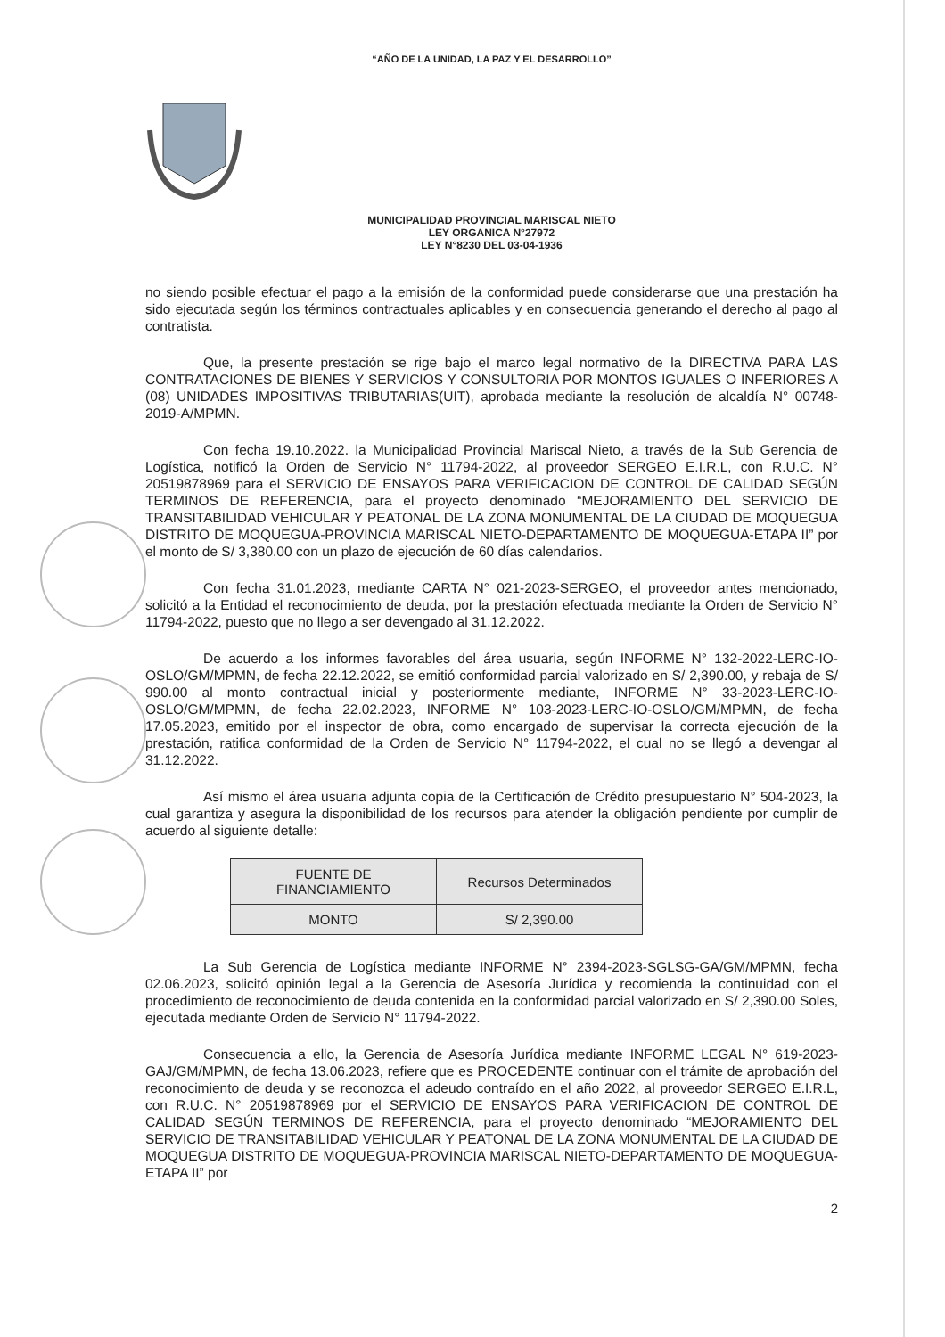“AÑO DE LA UNIDAD, LA PAZ Y EL DESARROLLO”
MUNICIPALIDAD PROVINCIAL MARISCAL NIETO
LEY ORGANICA N°27972
LEY N°8230 DEL 03-04-1936
no siendo posible efectuar el pago a la emisión de la conformidad puede considerarse que una prestación ha sido ejecutada según los términos contractuales aplicables y en consecuencia generando el derecho al pago al contratista.
Que, la presente prestación se rige bajo el marco legal normativo de la DIRECTIVA PARA LAS CONTRATACIONES DE BIENES Y SERVICIOS Y CONSULTORIA POR MONTOS IGUALES O INFERIORES A (08) UNIDADES IMPOSITIVAS TRIBUTARIAS(UIT), aprobada mediante la resolución de alcaldía N° 00748-2019-A/MPMN.
Con fecha 19.10.2022. la Municipalidad Provincial Mariscal Nieto, a través de la Sub Gerencia de Logística, notificó la Orden de Servicio N° 11794-2022, al proveedor SERGEO E.I.R.L, con R.U.C. N° 20519878969 para el SERVICIO DE ENSAYOS PARA VERIFICACION DE CONTROL DE CALIDAD SEGÚN TERMINOS DE REFERENCIA, para el proyecto denominado “MEJORAMIENTO DEL SERVICIO DE TRANSITABILIDAD VEHICULAR Y PEATONAL DE LA ZONA MONUMENTAL DE LA CIUDAD DE MOQUEGUA DISTRITO DE MOQUEGUA-PROVINCIA MARISCAL NIETO-DEPARTAMENTO DE MOQUEGUA-ETAPA II” por el monto de S/ 3,380.00 con un plazo de ejecución de 60 días calendarios.
Con fecha 31.01.2023, mediante CARTA N° 021-2023-SERGEO, el proveedor antes mencionado, solicitó a la Entidad el reconocimiento de deuda, por la prestación efectuada mediante la Orden de Servicio N° 11794-2022, puesto que no llego a ser devengado al 31.12.2022.
De acuerdo a los informes favorables del área usuaria, según INFORME N° 132-2022-LERC-IO-OSLO/GM/MPMN, de fecha 22.12.2022, se emitió conformidad parcial valorizado en S/ 2,390.00, y rebaja de S/ 990.00 al monto contractual inicial y posteriormente mediante, INFORME N° 33-2023-LERC-IO-OSLO/GM/MPMN, de fecha 22.02.2023, INFORME N° 103-2023-LERC-IO-OSLO/GM/MPMN, de fecha 17.05.2023, emitido por el inspector de obra, como encargado de supervisar la correcta ejecución de la prestación, ratifica conformidad de la Orden de Servicio N° 11794-2022, el cual no se llegó a devengar al 31.12.2022.
Así mismo el área usuaria adjunta copia de la Certificación de Crédito presupuestario N° 504-2023, la cual garantiza y asegura la disponibilidad de los recursos para atender la obligación pendiente por cumplir de acuerdo al siguiente detalle:
| FUENTE DE FINANCIAMIENTO | Recursos Determinados |
| MONTO | S/ 2,390.00 |
La Sub Gerencia de Logística mediante INFORME N° 2394-2023-SGLSG-GA/GM/MPMN, fecha 02.06.2023, solicitó opinión legal a la Gerencia de Asesoría Jurídica y recomienda la continuidad con el procedimiento de reconocimiento de deuda contenida en la conformidad parcial valorizado en S/ 2,390.00 Soles, ejecutada mediante Orden de Servicio N° 11794-2022.
Consecuencia a ello, la Gerencia de Asesoría Jurídica mediante INFORME LEGAL N° 619-2023-GAJ/GM/MPMN, de fecha 13.06.2023, refiere que es PROCEDENTE continuar con el trámite de aprobación del reconocimiento de deuda y se reconozca el adeudo contraído en el año 2022, al proveedor SERGEO E.I.R.L, con R.U.C. N° 20519878969 por el SERVICIO DE ENSAYOS PARA VERIFICACION DE CONTROL DE CALIDAD SEGÚN TERMINOS DE REFERENCIA, para el proyecto denominado “MEJORAMIENTO DEL SERVICIO DE TRANSITABILIDAD VEHICULAR Y PEATONAL DE LA ZONA MONUMENTAL DE LA CIUDAD DE MOQUEGUA DISTRITO DE MOQUEGUA-PROVINCIA MARISCAL NIETO-DEPARTAMENTO DE MOQUEGUA-ETAPA II” por
2